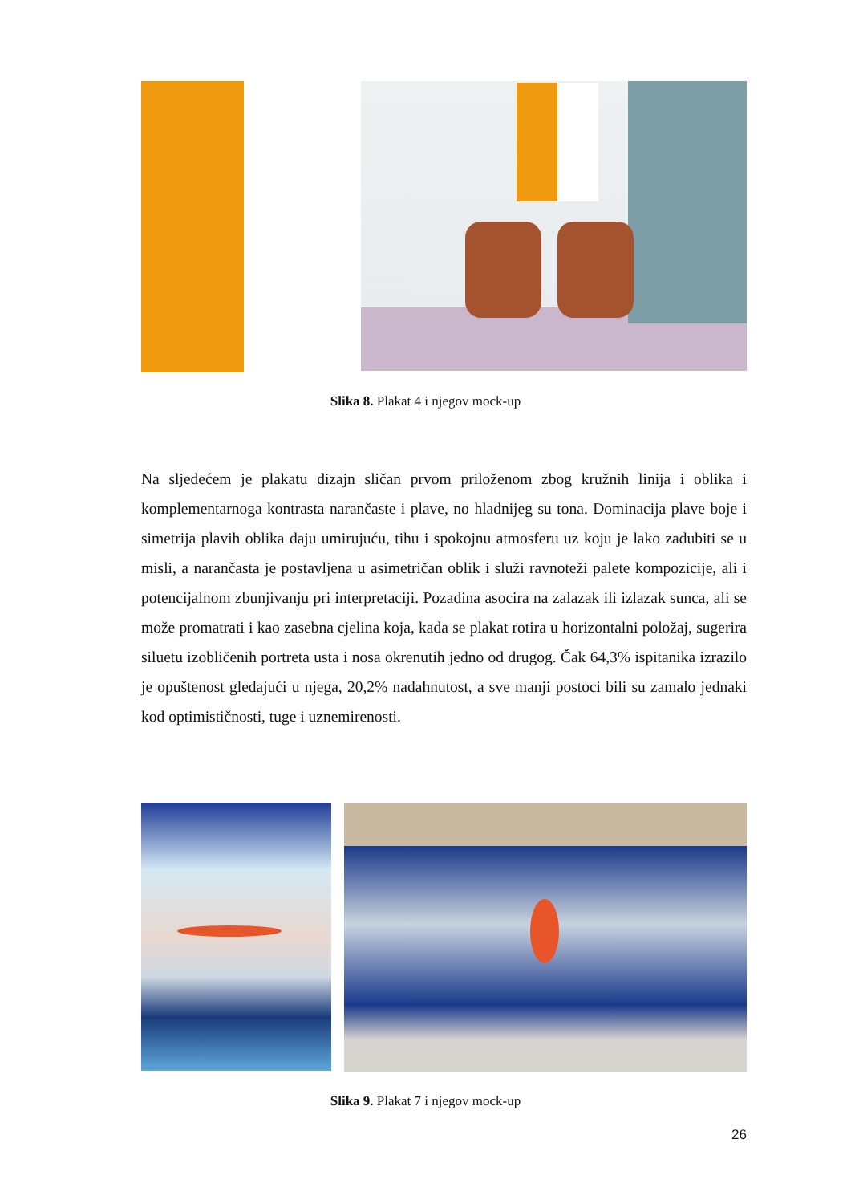Slika 8. Plakat 4 i njegov mock-up
Na sljedećem je plakatu dizajn sličan prvom priloženom zbog kružnih linija i oblika i komplementarnoga kontrasta narančaste i plave, no hladnijeg su tona. Dominacija plave boje i simetrija plavih oblika daju umirujuću, tihu i spokojnu atmosferu uz koju je lako zadubiti se u misli, a narančasta je postavljena u asimetričan oblik i služi ravnoteži palete kompozicije, ali i potencijalnom zbunjivanju pri interpretaciji. Pozadina asocira na zalazak ili izlazak sunca, ali se može promatrati i kao zasebna cjelina koja, kada se plakat rotira u horizontalni položaj, sugerira siluetu izobličenih portreta usta i nosa okrenutih jedno od drugog. Čak 64,3% ispitanika izrazilo je opuštenost gledajući u njega, 20,2% nadahnutost, a sve manji postoci bili su zamalo jednaki kod optimističnosti, tuge i uznemirenosti.
Slika 9. Plakat 7 i njegov mock-up
26